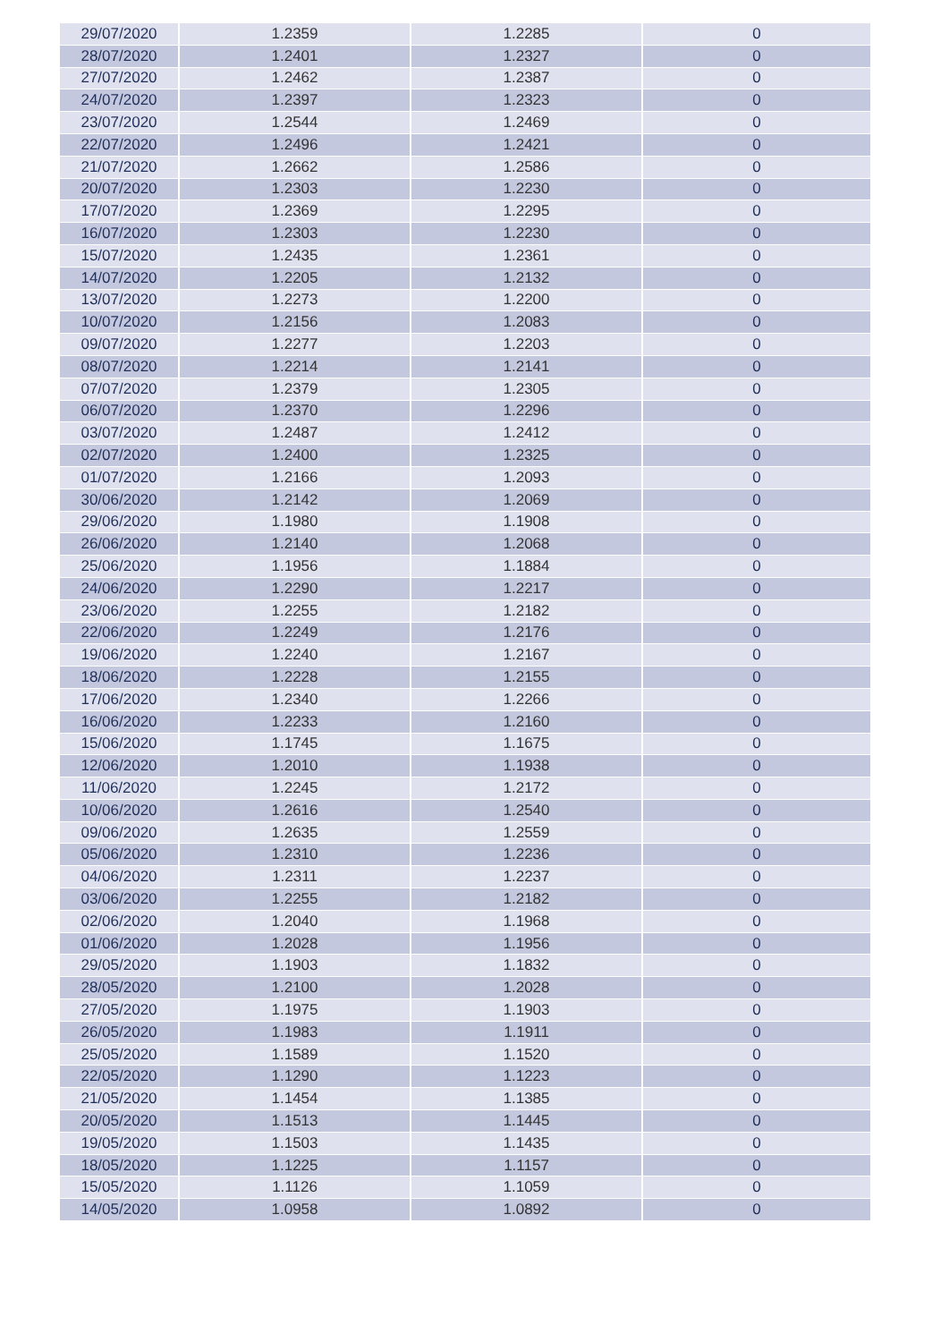| 29/07/2020 | 1.2359 | 1.2285 | 0 |
| 28/07/2020 | 1.2401 | 1.2327 | 0 |
| 27/07/2020 | 1.2462 | 1.2387 | 0 |
| 24/07/2020 | 1.2397 | 1.2323 | 0 |
| 23/07/2020 | 1.2544 | 1.2469 | 0 |
| 22/07/2020 | 1.2496 | 1.2421 | 0 |
| 21/07/2020 | 1.2662 | 1.2586 | 0 |
| 20/07/2020 | 1.2303 | 1.2230 | 0 |
| 17/07/2020 | 1.2369 | 1.2295 | 0 |
| 16/07/2020 | 1.2303 | 1.2230 | 0 |
| 15/07/2020 | 1.2435 | 1.2361 | 0 |
| 14/07/2020 | 1.2205 | 1.2132 | 0 |
| 13/07/2020 | 1.2273 | 1.2200 | 0 |
| 10/07/2020 | 1.2156 | 1.2083 | 0 |
| 09/07/2020 | 1.2277 | 1.2203 | 0 |
| 08/07/2020 | 1.2214 | 1.2141 | 0 |
| 07/07/2020 | 1.2379 | 1.2305 | 0 |
| 06/07/2020 | 1.2370 | 1.2296 | 0 |
| 03/07/2020 | 1.2487 | 1.2412 | 0 |
| 02/07/2020 | 1.2400 | 1.2325 | 0 |
| 01/07/2020 | 1.2166 | 1.2093 | 0 |
| 30/06/2020 | 1.2142 | 1.2069 | 0 |
| 29/06/2020 | 1.1980 | 1.1908 | 0 |
| 26/06/2020 | 1.2140 | 1.2068 | 0 |
| 25/06/2020 | 1.1956 | 1.1884 | 0 |
| 24/06/2020 | 1.2290 | 1.2217 | 0 |
| 23/06/2020 | 1.2255 | 1.2182 | 0 |
| 22/06/2020 | 1.2249 | 1.2176 | 0 |
| 19/06/2020 | 1.2240 | 1.2167 | 0 |
| 18/06/2020 | 1.2228 | 1.2155 | 0 |
| 17/06/2020 | 1.2340 | 1.2266 | 0 |
| 16/06/2020 | 1.2233 | 1.2160 | 0 |
| 15/06/2020 | 1.1745 | 1.1675 | 0 |
| 12/06/2020 | 1.2010 | 1.1938 | 0 |
| 11/06/2020 | 1.2245 | 1.2172 | 0 |
| 10/06/2020 | 1.2616 | 1.2540 | 0 |
| 09/06/2020 | 1.2635 | 1.2559 | 0 |
| 05/06/2020 | 1.2310 | 1.2236 | 0 |
| 04/06/2020 | 1.2311 | 1.2237 | 0 |
| 03/06/2020 | 1.2255 | 1.2182 | 0 |
| 02/06/2020 | 1.2040 | 1.1968 | 0 |
| 01/06/2020 | 1.2028 | 1.1956 | 0 |
| 29/05/2020 | 1.1903 | 1.1832 | 0 |
| 28/05/2020 | 1.2100 | 1.2028 | 0 |
| 27/05/2020 | 1.1975 | 1.1903 | 0 |
| 26/05/2020 | 1.1983 | 1.1911 | 0 |
| 25/05/2020 | 1.1589 | 1.1520 | 0 |
| 22/05/2020 | 1.1290 | 1.1223 | 0 |
| 21/05/2020 | 1.1454 | 1.1385 | 0 |
| 20/05/2020 | 1.1513 | 1.1445 | 0 |
| 19/05/2020 | 1.1503 | 1.1435 | 0 |
| 18/05/2020 | 1.1225 | 1.1157 | 0 |
| 15/05/2020 | 1.1126 | 1.1059 | 0 |
| 14/05/2020 | 1.0958 | 1.0892 | 0 |